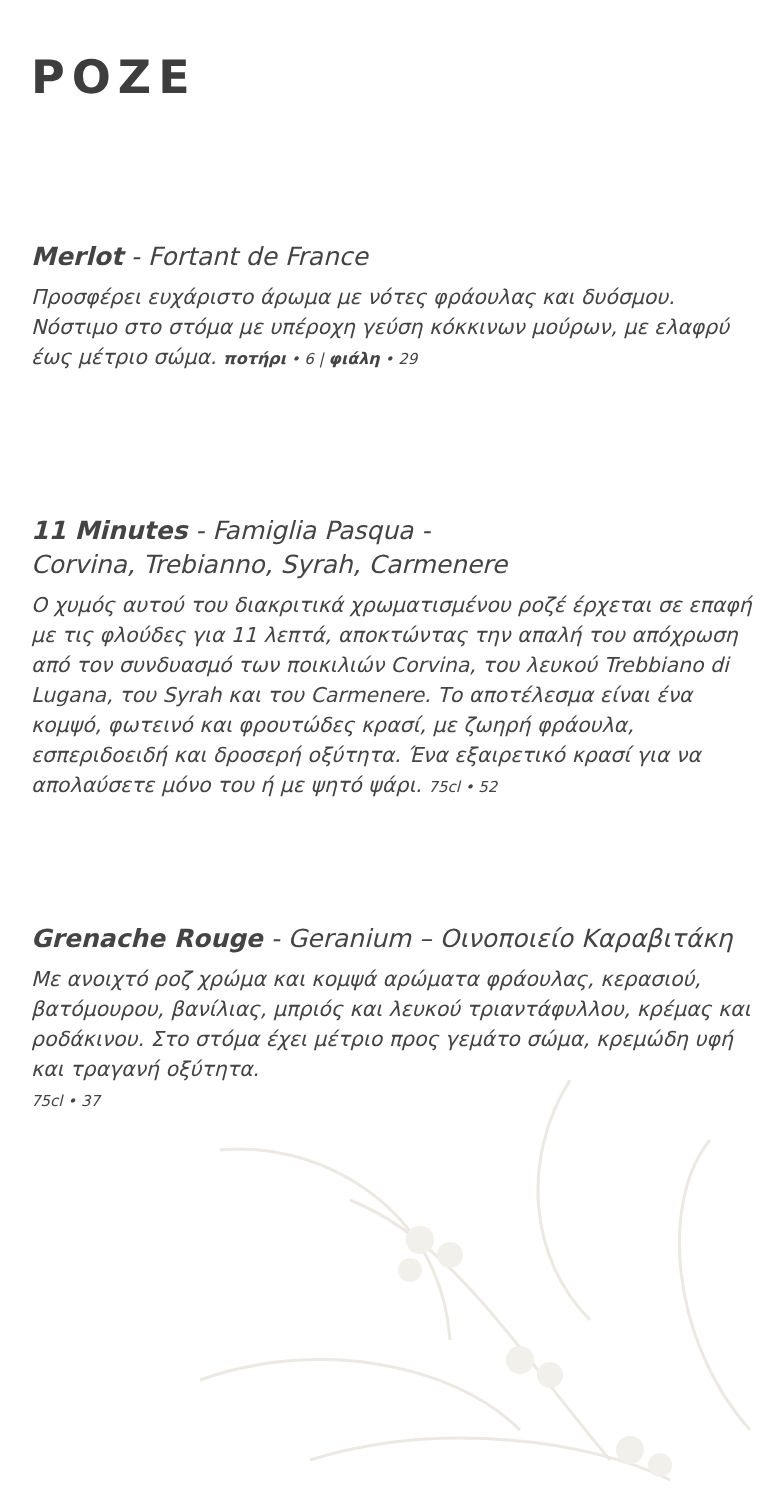POZE
Merlot - Fortant de France
Προσφέρει ευχάριστο άρωμα με νότες φράουλας και δυόσμου. Νόστιμο στο στόμα με υπέροχη γεύση κόκκινων μούρων, με ελαφρύ έως μέτριο σώμα. ποτήρι • 6 | φιάλη • 29
11 Minutes - Famiglia Pasqua -
Corvina, Trebianno, Syrah, Carmenere
Ο χυμός αυτού του διακριτικά χρωματισμένου ροζέ έρχεται σε επαφή με τις φλούδες για 11 λεπτά, αποκτώντας την απαλή του απόχρωση από τον συνδυασμό των ποικιλιών Corvina, του λευκού Trebbiano di Lugana, του Syrah και του Carmenere. Το αποτέλεσμα είναι ένα κομψό, φωτεινό και φρουτώδες κρασί, με ζωηρή φράουλα, εσπεριδοειδή και δροσερή οξύτητα. Ένα εξαιρετικό κρασί για να απολαύσετε μόνο του ή με ψητό ψάρι. 75cl • 52
Grenache Rouge - Geranium – Οινοποιείο Καραβιτάκη
Με ανοιχτό ροζ χρώμα και κομψά αρώματα φράουλας, κερασιού, βατόμουρου, βανίλιας, μπριός και λευκού τριαντάφυλλου, κρέμας και ροδάκινου. Στο στόμα έχει μέτριο προς γεμάτο σώμα, κρεμώδη υφή και τραγανή οξύτητα.
75cl • 37